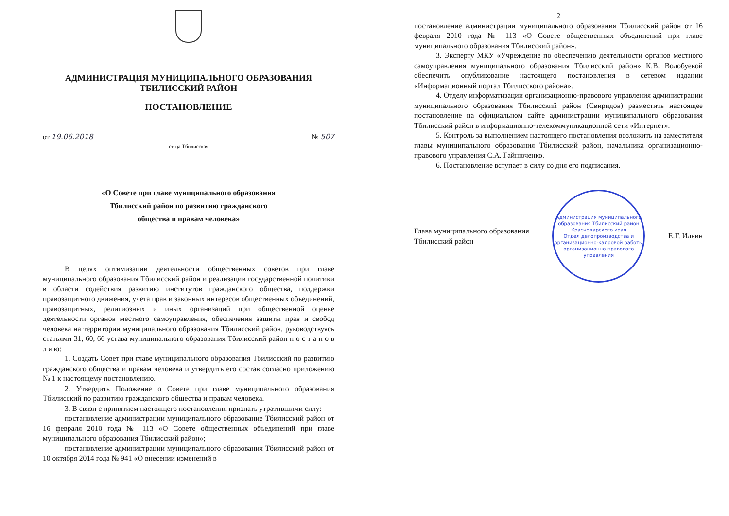АДМИНИСТРАЦИЯ МУНИЦИПАЛЬНОГО ОБРАЗОВАНИЯ
ТБИЛИССКИЙ РАЙОН
ПОСТАНОВЛЕНИЕ
от 19.06.2018 № 507
ст-ца Тбилисская
«О Совете при главе муниципального образования
Тбилисский район по развитию гражданского
общества и правам человека»
В целях оптимизации деятельности общественных советов при главе муниципального образования Тбилисский район и реализации государственной политики в области содействия развитию институтов гражданского общества, поддержки правозащитного движения, учета прав и законных интересов общественных объединений, правозащитных, религиозных и иных организаций при общественной оценке деятельности органов местного самоуправления, обеспечения защиты прав и свобод человека на территории муниципального образования Тбилисский район, руководствуясь статьями 31, 60, 66 устава муниципального образования Тбилисский район п о с т а н о в л я ю:
1. Создать Совет при главе муниципального образования Тбилисский по развитию гражданского общества и правам человека и утвердить его состав согласно приложению № 1 к настоящему постановлению.
2. Утвердить Положение о Совете при главе муниципального образования Тбилисский по развитию гражданского общества и правам человека.
3. В связи с принятием настоящего постановления признать утратившими силу:
постановление администрации муниципального образование Тбилисский район от 16 февраля 2010 года № 113 «О Совете общественных объединений при главе муниципального образования Тбилисский район»;
постановление администрации муниципального образования Тбилисский район от 10 октября 2014 года № 941 «О внесении изменений в
2
постановление администрации муниципального образования Тбилисский район от 16 февраля 2010 года № 113 «О Совете общественных объединений при главе муниципального образования Тбилисский район».
3. Эксперту МКУ «Учреждение по обеспечению деятельности органов местного самоуправления муниципального образования Тбилисский район» К.В. Волобуевой обеспечить опубликование настоящего постановления в сетевом издании «Информационный портал Тбилисского района».
4. Отделу информатизации организационно-правового управления администрации муниципального образования Тбилисский район (Свиридов) разместить настоящее постановление на официальном сайте администрации муниципального образования Тбилисский район в информационно-телекоммуникационной сети «Интернет».
5. Контроль за выполнением настоящего постановления возложить на заместителя главы муниципального образования Тбилисский район, начальника организационно-правового управления С.А. Гайнюченко.
6. Постановление вступает в силу со дня его подписания.
Глава муниципального образования
Тбилисский район
Администрация муниципального образования Тбилисский район Краснодарского края
Отдел делопроизводства и организационно-кадровой работы организационно-правового управления
Е.Г. Ильин